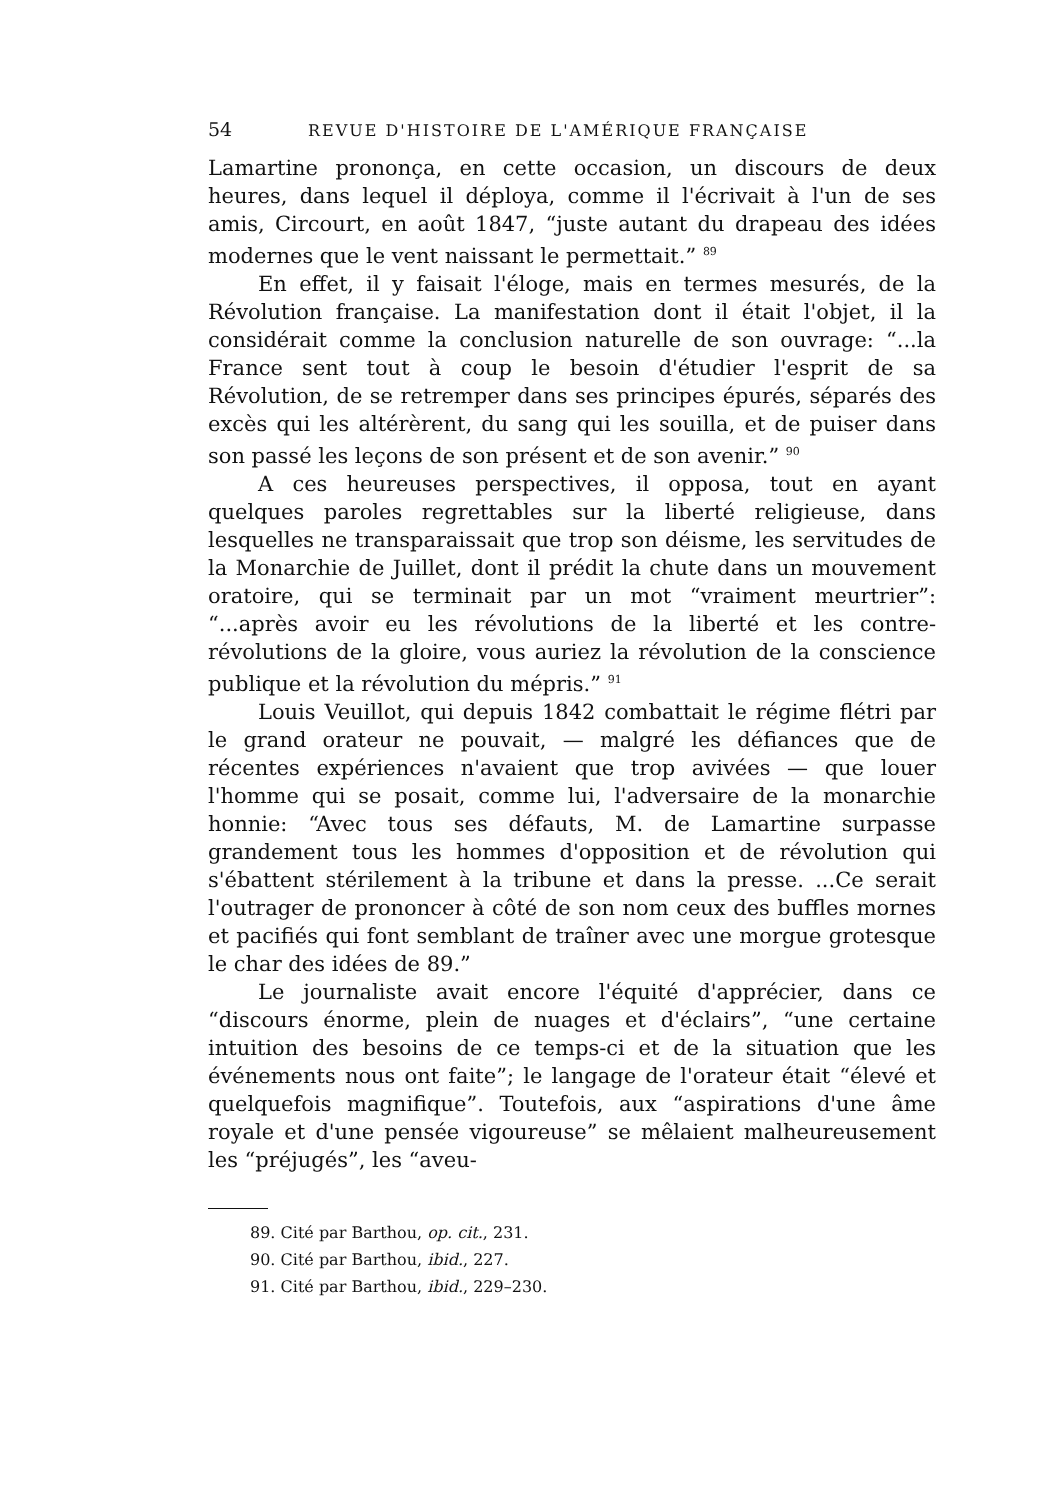54 REVUE D'HISTOIRE DE L'AMÉRIQUE FRANÇAISE
Lamartine prononça, en cette occasion, un discours de deux heures, dans lequel il déploya, comme il l'écrivait à l'un de ses amis, Circourt, en août 1847, “juste autant du drapeau des idées modernes que le vent naissant le permettait.” <sup>89</sup>
En effet, il y faisait l'éloge, mais en termes mesurés, de la Révolution française. La manifestation dont il était l'objet, il la considérait comme la conclusion naturelle de son ouvrage: “...la France sent tout à coup le besoin d'étudier l'esprit de sa Révolution, de se retremper dans ses principes épurés, séparés des excès qui les altérèrent, du sang qui les souilla, et de puiser dans son passé les leçons de son présent et de son avenir.” <sup>90</sup>
A ces heureuses perspectives, il opposa, tout en ayant quelques paroles regrettables sur la liberté religieuse, dans lesquelles ne transparaissait que trop son déisme, les servitudes de la Monarchie de Juillet, dont il prédit la chute dans un mouvement oratoire, qui se terminait par un mot “vraiment meurtrier”: “...après avoir eu les révolutions de la liberté et les contre-révolutions de la gloire, vous auriez la révolution de la conscience publique et la révolution du mépris.” <sup>91</sup>
Louis Veuillot, qui depuis 1842 combattait le régime flétri par le grand orateur ne pouvait, — malgré les défiances que de récentes expériences n'avaient que trop avivées — que louer l'homme qui se posait, comme lui, l'adversaire de la monarchie honnie: “Avec tous ses défauts, M. de Lamartine surpasse grandement tous les hommes d'opposition et de révolution qui s'ébattent stérilement à la tribune et dans la presse. ...Ce serait l'outrager de prononcer à côté de son nom ceux des buffles mornes et pacifiés qui font semblant de traîner avec une morgue grotesque le char des idées de 89.”
Le journaliste avait encore l'équité d'apprécier, dans ce “discours énorme, plein de nuages et d'éclairs”, “une certaine intuition des besoins de ce temps-ci et de la situation que les événements nous ont faite”; le langage de l'orateur était “élevé et quelquefois magnifique”. Toutefois, aux “aspirations d'une âme royale et d'une pensée vigoureuse” se mêlaient malheureusement les “préjugés”, les “aveu-
89. Cité par Barthou, op. cit., 231.
90. Cité par Barthou, ibid., 227.
91. Cité par Barthou, ibid., 229–230.